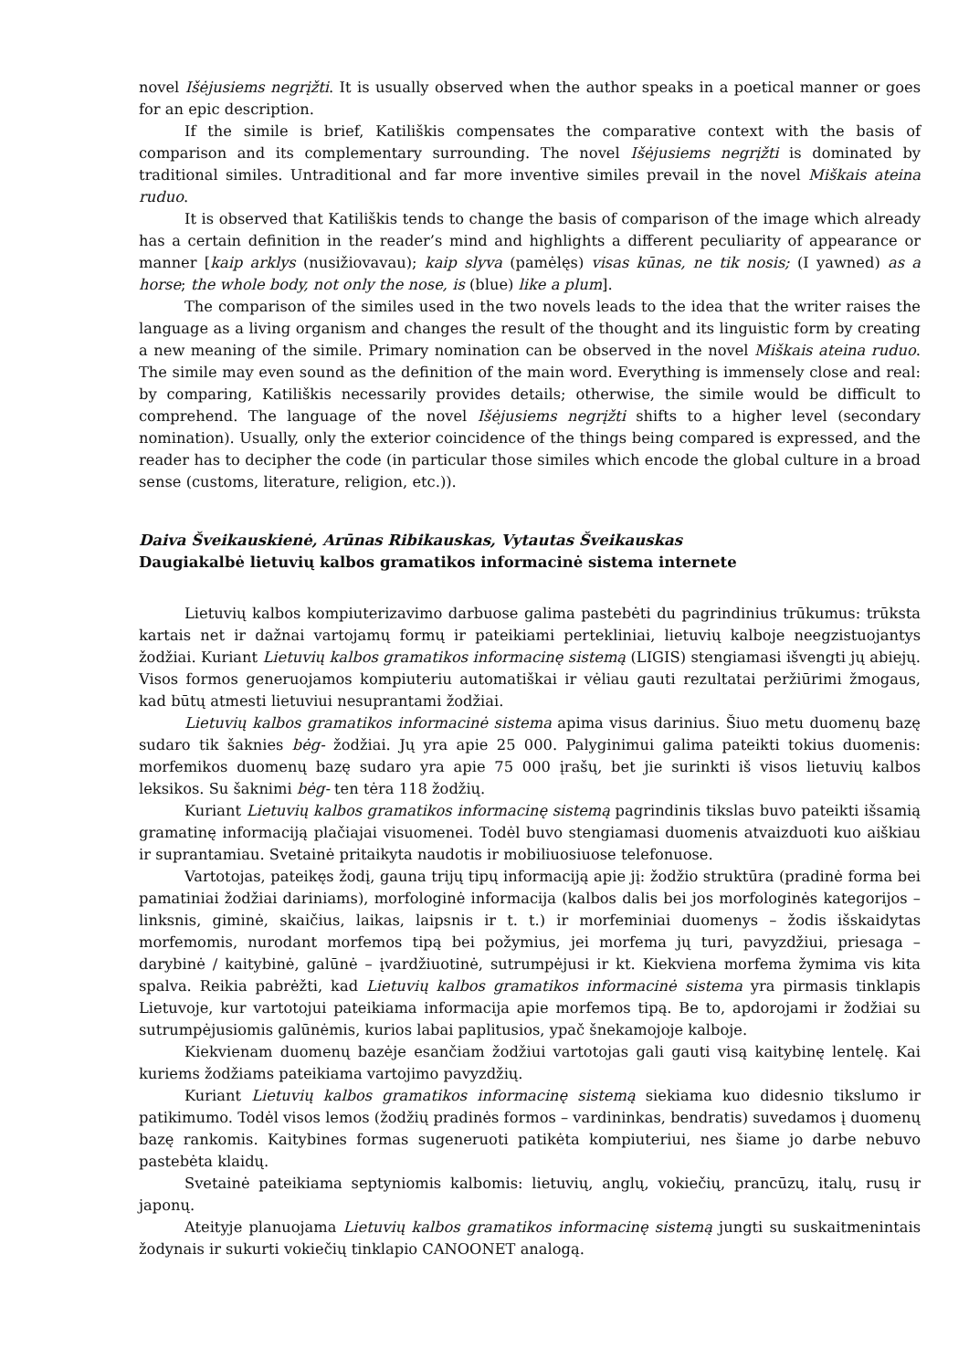novel Išėjusiems negrįžti. It is usually observed when the author speaks in a poetical manner or goes for an epic description.
If the simile is brief, Katiliškis compensates the comparative context with the basis of comparison and its complementary surrounding. The novel Išėjusiems negrįžti is dominated by traditional similes. Untraditional and far more inventive similes prevail in the novel Miškais ateina ruduo.
It is observed that Katiliškis tends to change the basis of comparison of the image which already has a certain definition in the reader’s mind and highlights a different peculiarity of appearance or manner [kaip arklys (nusižiovavau); kaip slyva (pamėlęs) visas kūnas, ne tik nosis; (I yawned) as a horse; the whole body, not only the nose, is (blue) like a plum].
The comparison of the similes used in the two novels leads to the idea that the writer raises the language as a living organism and changes the result of the thought and its linguistic form by creating a new meaning of the simile. Primary nomination can be observed in the novel Miškais ateina ruduo. The simile may even sound as the definition of the main word. Everything is immensely close and real: by comparing, Katiliškis necessarily provides details; otherwise, the simile would be difficult to comprehend. The language of the novel Išėjusiems negrįžti shifts to a higher level (secondary nomination). Usually, only the exterior coincidence of the things being compared is expressed, and the reader has to decipher the code (in particular those similes which encode the global culture in a broad sense (customs, literature, religion, etc.)).
Daiva Šveikauskienė, Arūnas Ribikauskas, Vytautas Šveikauskas
Daugiakalbė lietuvių kalbos gramatikos informacinė sistema internete
Lietuvių kalbos kompiuterizavimo darbuose galima pastebėti du pagrindinius trūkumus: trūksta kartais net ir dažnai vartojamų formų ir pateikiami pertekliniai, lietuvių kalboje neegzistuojantys žodžiai. Kuriant Lietuvių kalbos gramatikos informacinę sistemą (LIGIS) stengiamasi išvengti jų abiejų. Visos formos generuojamos kompiuteriu automatiškai ir vėliau gauti rezultatai peržiūrimi žmogaus, kad būtų atmesti lietuviui nesuprantami žodžiai.
Lietuvių kalbos gramatikos informacinė sistema apima visus darinius. Šiuo metu duomenų bazę sudaro tik šaknies bėg- žodžiai. Jų yra apie 25 000. Palyginimui galima pateikti tokius duomenis: morfemikos duomenų bazę sudaro yra apie 75 000 įrašų, bet jie surinkti iš visos lietuvių kalbos leksikos. Su šaknimi bėg- ten tėra 118 žodžių.
Kuriant Lietuvių kalbos gramatikos informacinę sistemą pagrindinis tikslas buvo pateikti išsamią gramatinę informaciją plačiajai visuomenei. Todėl buvo stengiamasi duomenis atvaizduoti kuo aiškiau ir suprantamiau. Svetainė pritaikyta naudotis ir mobiliuosiuose telefonuose.
Vartotojas, pateikęs žodį, gauna trijų tipų informaciją apie jį: žodžio struktūra (pradinė forma bei pamatiniai žodžiai dariniams), morfologinė informacija (kalbos dalis bei jos morfologinės kategorijos – linksnis, giminė, skaičius, laikas, laipsnis ir t. t.) ir morfeminiai duomenys – žodis išskaidytas morfemomis, nurodant morfemos tipą bei požymius, jei morfema jų turi, pavyzdžiui, priesaga – darybinė / kaitybinė, galūnė – įvardžiuotinė, sutrumpėjusi ir kt. Kiekviena morfema žymima vis kita spalva. Reikia pabrėžti, kad Lietuvių kalbos gramatikos informacinė sistema yra pirmasis tinklapis Lietuvoje, kur vartotojui pateikiama informacija apie morfemos tipą. Be to, apdorojami ir žodžiai su sutrumpėjusiomis galūnėmis, kurios labai paplitusios, ypač šnekamojoje kalboje.
Kiekvienam duomenų bazėje esančiam žodžiui vartotojas gali gauti visą kaitybinę lentelę. Kai kuriems žodžiams pateikiama vartojimo pavyzdžių.
Kuriant Lietuvių kalbos gramatikos informacinę sistemą siekiama kuo didesnio tikslumo ir patikimumo. Todėl visos lemos (žodžių pradinės formos – vardininkas, bendratis) suvedamos į duomenų bazę rankomis. Kaitybines formas sugeneruoti patikėta kompiuteriui, nes šiame jo darbe nebuvo pastebėta klaidų.
Svetainė pateikiama septyniomis kalbomis: lietuvių, anglų, vokiečių, prancūzų, italų, rusų ir japonų.
Ateityje planuojama Lietuvių kalbos gramatikos informacinę sistemą jungti su suskaitmenintais žodynais ir sukurti vokiečių tinklapio CANOONET analogą.